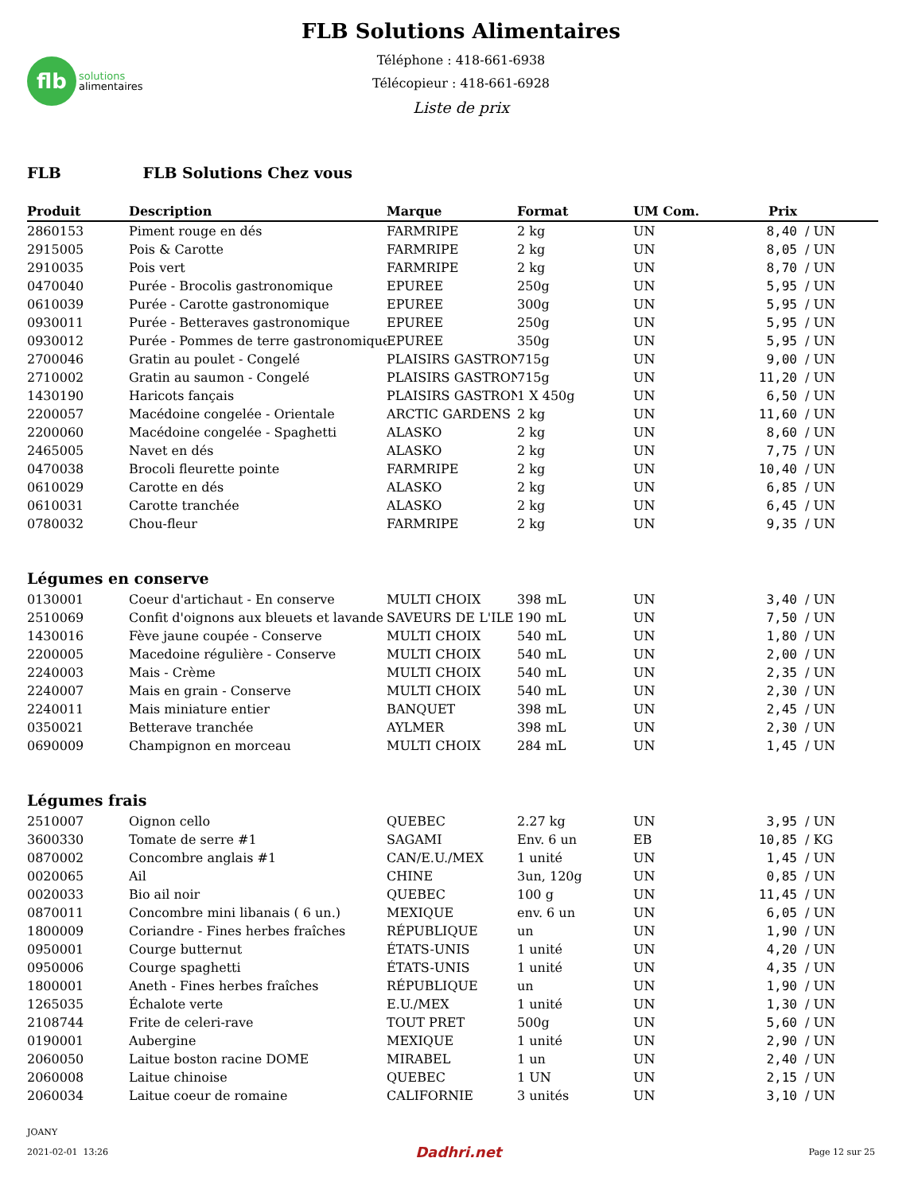flb
solutions
alimentaires
FLB Solutions Alimentaires
Téléphone : 418-661-6938
Télécopieur : 418-661-6928
Liste de prix
FLB FLB Solutions Chez vous
| Produit | Description | Marque | Format | UM Com. | Prix | |
| --- | --- | --- | --- | --- | --- | --- |
| 2860153 | Piment rouge en dés | FARMRIPE | 2 kg | UN | 8,40 | / UN |
| 2915005 | Pois & Carotte | FARMRIPE | 2 kg | UN | 8,05 | / UN |
| 2910035 | Pois vert | FARMRIPE | 2 kg | UN | 8,70 | / UN |
| 0470040 | Purée - Brocolis gastronomique | EPUREE | 250g | UN | 5,95 | / UN |
| 0610039 | Purée - Carotte gastronomique | EPUREE | 300g | UN | 5,95 | / UN |
| 0930011 | Purée - Betteraves gastronomique | EPUREE | 250g | UN | 5,95 | / UN |
| 0930012 | Purée - Pommes de terre gastronomique | EPUREE | 350g | UN | 5,95 | / UN |
| 2700046 | Gratin au poulet - Congelé | PLAISIRS GASTRON | 715g | UN | 9,00 | / UN |
| 2710002 | Gratin au saumon - Congelé | PLAISIRS GASTRON | 715g | UN | 11,20 | / UN |
| 1430190 | Haricots fançais | PLAISIRS GASTRON | 1 X 450g | UN | 6,50 | / UN |
| 2200057 | Macédoine congelée - Orientale | ARCTIC GARDENS | 2 kg | UN | 11,60 | / UN |
| 2200060 | Macédoine congelée - Spaghetti | ALASKO | 2 kg | UN | 8,60 | / UN |
| 2465005 | Navet en dés | ALASKO | 2 kg | UN | 7,75 | / UN |
| 0470038 | Brocoli fleurette pointe | FARMRIPE | 2 kg | UN | 10,40 | / UN |
| 0610029 | Carotte en dés | ALASKO | 2 kg | UN | 6,85 | / UN |
| 0610031 | Carotte tranchée | ALASKO | 2 kg | UN | 6,45 | / UN |
| 0780032 | Chou-fleur | FARMRIPE | 2 kg | UN | 9,35 | / UN |
Légumes en conserve
| 0130001 | Coeur d'artichaut - En conserve | MULTI CHOIX | 398 mL | UN | 3,40 | / UN |
| 2510069 | Confit d'oignons aux bleuets et lavande | SAVEURS DE L'ILE | 190 mL | UN | 7,50 | / UN |
| 1430016 | Fève jaune coupée - Conserve | MULTI CHOIX | 540 mL | UN | 1,80 | / UN |
| 2200005 | Macedoine régulière - Conserve | MULTI CHOIX | 540 mL | UN | 2,00 | / UN |
| 2240003 | Mais - Crème | MULTI CHOIX | 540 mL | UN | 2,35 | / UN |
| 2240007 | Mais en grain - Conserve | MULTI CHOIX | 540 mL | UN | 2,30 | / UN |
| 2240011 | Mais miniature entier | BANQUET | 398 mL | UN | 2,45 | / UN |
| 0350021 | Betterave tranchée | AYLMER | 398 mL | UN | 2,30 | / UN |
| 0690009 | Champignon en morceau | MULTI CHOIX | 284 mL | UN | 1,45 | / UN |
Légumes frais
| 2510007 | Oignon cello | QUEBEC | 2.27 kg | UN | 3,95 | / UN |
| 3600330 | Tomate de serre #1 | SAGAMI | Env. 6 un | EB | 10,85 | / KG |
| 0870002 | Concombre anglais #1 | CAN/E.U./MEX | 1 unité | UN | 1,45 | / UN |
| 0020065 | Ail | CHINE | 3un, 120g | UN | 0,85 | / UN |
| 0020033 | Bio ail noir | QUEBEC | 100 g | UN | 11,45 | / UN |
| 0870011 | Concombre mini libanais ( 6 un.) | MEXIQUE | env. 6 un | UN | 6,05 | / UN |
| 1800009 | Coriandre - Fines herbes fraîches | RÉPUBLIQUE | un | UN | 1,90 | / UN |
| 0950001 | Courge butternut | ÉTATS-UNIS | 1 unité | UN | 4,20 | / UN |
| 0950006 | Courge spaghetti | ÉTATS-UNIS | 1 unité | UN | 4,35 | / UN |
| 1800001 | Aneth - Fines herbes fraîches | RÉPUBLIQUE | un | UN | 1,90 | / UN |
| 1265035 | Échalote verte | E.U./MEX | 1 unité | UN | 1,30 | / UN |
| 2108744 | Frite de celeri-rave | TOUT PRET | 500g | UN | 5,60 | / UN |
| 0190001 | Aubergine | MEXIQUE | 1 unité | UN | 2,90 | / UN |
| 2060050 | Laitue boston racine DOME | MIRABEL | 1 un | UN | 2,40 | / UN |
| 2060008 | Laitue chinoise | QUEBEC | 1 UN | UN | 2,15 | / UN |
| 2060034 | Laitue coeur de romaine | CALIFORNIE | 3 unités | UN | 3,10 | / UN |
JOANY
2021-02-01 13:26 Dadhri.net Page 12 sur 25